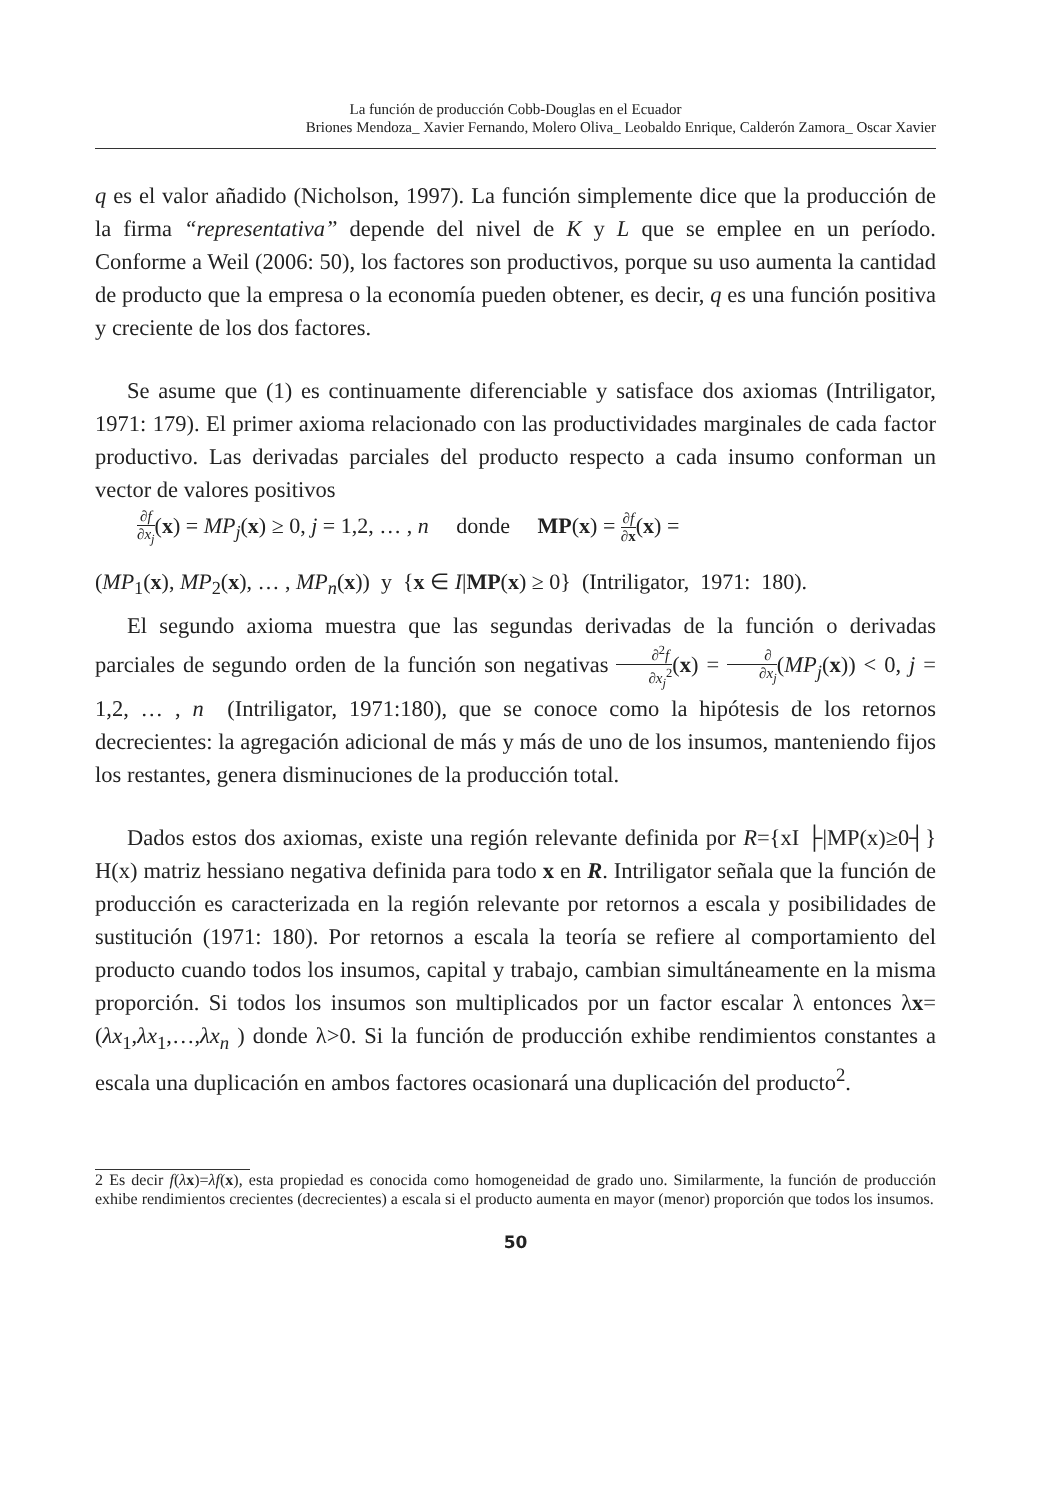La función de producción Cobb-Douglas en el Ecuador
Briones Mendoza_ Xavier Fernando, Molero Oliva_ Leobaldo Enrique, Calderón Zamora_ Oscar Xavier
q es el valor añadido (Nicholson, 1997). La función simplemente dice que la producción de la firma “representativa” depende del nivel de K y L que se emplee en un período. Conforme a Weil (2006: 50), los factores son productivos, porque su uso aumenta la cantidad de producto que la empresa o la economía pueden obtener, es decir, q es una función positiva y creciente de los dos factores.
Se asume que (1) es continuamente diferenciable y satisface dos axiomas (Intriligator, 1971: 179). El primer axioma relacionado con las productividades marginales de cada factor productivo. Las derivadas parciales del producto respecto a cada insumo conforman un vector de valores positivos
∂f ∂x<sub>j</sub>(x) = MP<sub>j</sub>(x) ≥ 0, j = 1,2, … , n donde MP(x) = ∂f ∂x(x) =
(MP<sub>1</sub>(x), MP<sub>2</sub>(x), … , MP<sub>n</sub>(x)) y {x ∈ I|MP(x) ≥ 0} (Intriligator, 1971: 180).
El segundo axioma muestra que las segundas derivadas de la función o derivadas parciales de segundo orden de la función son negativas ∂<sup>2</sup>f ∂x<sub>j</sub><sup>2</sup>(x) = ∂ ∂x<sub>j</sub>(MP<sub>j</sub>(x)) < 0, j = 1,2, … , n (Intriligator, 1971:180), que se conoce como la hipótesis de los retornos decrecientes: la agregación adicional de más y más de uno de los insumos, manteniendo fijos los restantes, genera disminuciones de la producción total.
Dados estos dos axiomas, existe una región relevante definida por R={xI ├|MP(x)≥0┤} H(x) matriz hessiano negativa definida para todo x en R. Intriligator señala que la función de producción es caracterizada en la región relevante por retornos a escala y posibilidades de sustitución (1971: 180). Por retornos a escala la teoría se refiere al comportamiento del producto cuando todos los insumos, capital y trabajo, cambian simultáneamente en la misma proporción. Si todos los insumos son multiplicados por un factor escalar λ entonces λx=(λx<sub>1</sub>,λx<sub>1</sub>,…,λx<sub>n</sub> ) donde λ>0. Si la función de producción exhibe rendimientos constantes a escala una duplicación en ambos factores ocasionará una duplicación del producto<sup>2</sup>.
2 Es decir f(λx)=λf(x), esta propiedad es conocida como homogeneidad de grado uno. Similarmente, la función de producción exhibe rendimientos crecientes (decrecientes) a escala si el producto aumenta en mayor (menor) proporción que todos los insumos.
50